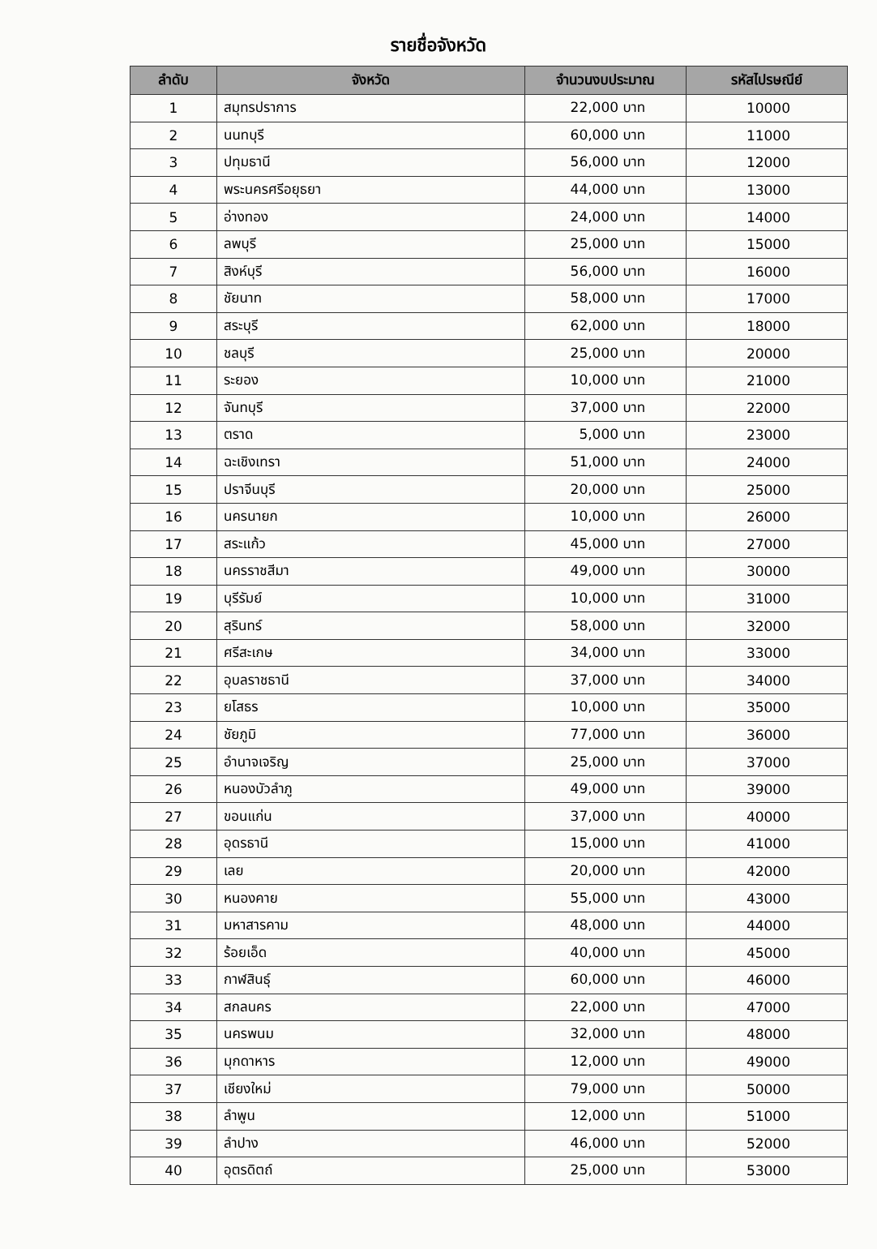รายชื่อจังหวัด
| ลำดับ | จังหวัด | จำนวนงบประมาณ | รหัสไปรษณีย์ |
| --- | --- | --- | --- |
| 1 | สมุทรปราการ | 22,000 บาท | 10000 |
| 2 | นนทบุรี | 60,000 บาท | 11000 |
| 3 | ปทุมธานี | 56,000 บาท | 12000 |
| 4 | พระนครศรีอยุธยา | 44,000 บาท | 13000 |
| 5 | อ่างทอง | 24,000 บาท | 14000 |
| 6 | ลพบุรี | 25,000 บาท | 15000 |
| 7 | สิงห์บุรี | 56,000 บาท | 16000 |
| 8 | ชัยนาท | 58,000 บาท | 17000 |
| 9 | สระบุรี | 62,000 บาท | 18000 |
| 10 | ชลบุรี | 25,000 บาท | 20000 |
| 11 | ระยอง | 10,000 บาท | 21000 |
| 12 | จันทบุรี | 37,000 บาท | 22000 |
| 13 | ตราด | 5,000 บาท | 23000 |
| 14 | ฉะเชิงเทรา | 51,000 บาท | 24000 |
| 15 | ปราจีนบุรี | 20,000 บาท | 25000 |
| 16 | นครนายก | 10,000 บาท | 26000 |
| 17 | สระแก้ว | 45,000 บาท | 27000 |
| 18 | นครราชสีมา | 49,000 บาท | 30000 |
| 19 | บุรีรัมย์ | 10,000 บาท | 31000 |
| 20 | สุรินทร์ | 58,000 บาท | 32000 |
| 21 | ศรีสะเกษ | 34,000 บาท | 33000 |
| 22 | อุบลราชธานี | 37,000 บาท | 34000 |
| 23 | ยโสธร | 10,000 บาท | 35000 |
| 24 | ชัยภูมิ | 77,000 บาท | 36000 |
| 25 | อำนาจเจริญ | 25,000 บาท | 37000 |
| 26 | หนองบัวลำภู | 49,000 บาท | 39000 |
| 27 | ขอนแก่น | 37,000 บาท | 40000 |
| 28 | อุดรธานี | 15,000 บาท | 41000 |
| 29 | เลย | 20,000 บาท | 42000 |
| 30 | หนองคาย | 55,000 บาท | 43000 |
| 31 | มหาสารคาม | 48,000 บาท | 44000 |
| 32 | ร้อยเอ็ด | 40,000 บาท | 45000 |
| 33 | กาฬสินธุ์ | 60,000 บาท | 46000 |
| 34 | สกลนคร | 22,000 บาท | 47000 |
| 35 | นครพนม | 32,000 บาท | 48000 |
| 36 | มุกดาหาร | 12,000 บาท | 49000 |
| 37 | เชียงใหม่ | 79,000 บาท | 50000 |
| 38 | ลำพูน | 12,000 บาท | 51000 |
| 39 | ลำปาง | 46,000 บาท | 52000 |
| 40 | อุตรดิตถ์ | 25,000 บาท | 53000 |